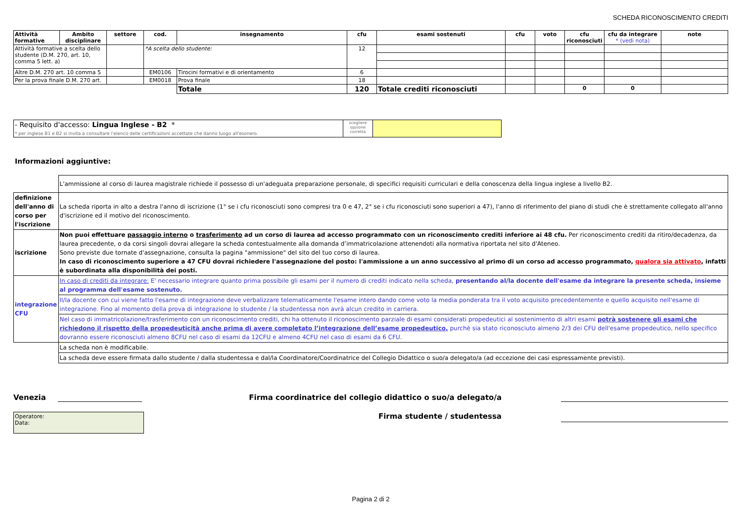SCHEDA RICONOSCIMENTO CREDITI
| Attività formative | Ambito disciplinare | settore | cod. | insegnamento | cfu | esami sostenuti | cfu | voto | cfu riconosciuti | cfu da integrare * (vedi nota) | note |
| --- | --- | --- | --- | --- | --- | --- | --- | --- | --- | --- | --- |
| Attività formative a scelta dello studente (D.M. 270, art. 10, comma 5 lett. a) | | | *A scelta dello studente: | | 12 | | | | | | |
| Altre D.M. 270 art. 10 comma 5 | | | EM0106 | Tirocini formativi e di orientamento | 6 | | | | | | |
| Per la prova finale D.M. 270 art. | | | EM0018 | Prova finale | 18 | | | | | | |
| | | | | Totale | 120 | Totale crediti riconosciuti | | | 0 | 0 | |
| - Requisito d'accesso: Lingua Inglese - B2 * * per inglese B1 e B2 si invita a consultare l'elenco delle certificazioni accettate che danno luogo all'esonero. | scegliere opzione corretta | |
Informazioni aggiuntive:
| | L'ammissione al corso di laurea magistrale richiede il possesso di un'adeguata preparazione personale, di specifici requisiti curriculari e della conoscenza della lingua inglese a livello B2. |
| definizione dell'anno di corso per l'iscrizione | La scheda riporta in alto a destra l'anno di iscrizione (1° se i cfu riconosciuti sono compresi tra 0 e 47, 2° se i cfu riconosciuti sono superiori a 47), l'anno di riferimento del piano di studi che è strettamente collegato all'anno d'iscrizione ed il motivo del riconoscimento. |
| iscrizione | Non puoi effettuare passaggio interno o trasferimento ad un corso di laurea ad accesso programmato con un riconoscimento crediti inferiore ai 48 cfu. Per riconoscimento crediti da ritiro/decadenza, da laurea precedente, o da corsi singoli dovrai allegare la scheda contestualmente alla domanda d’immatricolazione attenendoti alla normativa riportata nel sito d'Ateneo. Sono previste due tornate d'assegnazione, consulta la pagina "ammissione" del sito del tuo corso di laurea. In caso di riconoscimento superiore a 47 CFU dovrai richiedere l'assegnazione del posto: l'ammissione a un anno successivo al primo di un corso ad accesso programmato, qualora sia attivato , infatti è subordinata alla disponibilità dei posti. |
| integrazione CFU | In caso di crediti da integrare: E' necessario integrare quanto prima possibile gli esami per il numero di crediti indicato nella scheda, presentando al/la docente dell'esame da integrare la presente scheda, insieme al programma dell'esame sostenuto. |
| | Il/la docente con cui viene fatto l'esame di integrazione deve verbalizzare telematicamente l'esame intero dando come voto la media ponderata tra il voto acquisito precedentemente e quello acquisito nell'esame di integrazione. Fino al momento della prova di integrazione lo studente / la studentessa non avrà alcun credito in carriera. |
| | Nel caso di immatricolazione/trasferimento con un riconoscimento crediti, chi ha ottenuto il riconoscimento parziale di esami considerati propedeutici al sostenimento di altri esami potrà sostenere gli esami che richiedono il rispetto della propedeuticità anche prima di avere completato l’integrazione dell’esame propedeutico, purchè sia stato riconosciuto almeno 2/3 dei CFU dell'esame propedeutico, nello specifico dovranno essere riconosciuti almeno 8CFU nel caso di esami da 12CFU e almeno 4CFU nel caso di esami da 6 CFU. |
| | La scheda non è modificabile. |
| | La scheda deve essere firmata dallo studente / dalla studentessa e dal/la Coordinatore/Coordinatrice del Collegio Didattico o suo/a delegato/a (ad eccezione dei casi espressamente previsti). |
Venezia
Firma coordinatrice del collegio didattico o suo/a delegato/a
Operatore:
Data:
Firma studente / studentessa
Pagina 2 di 2